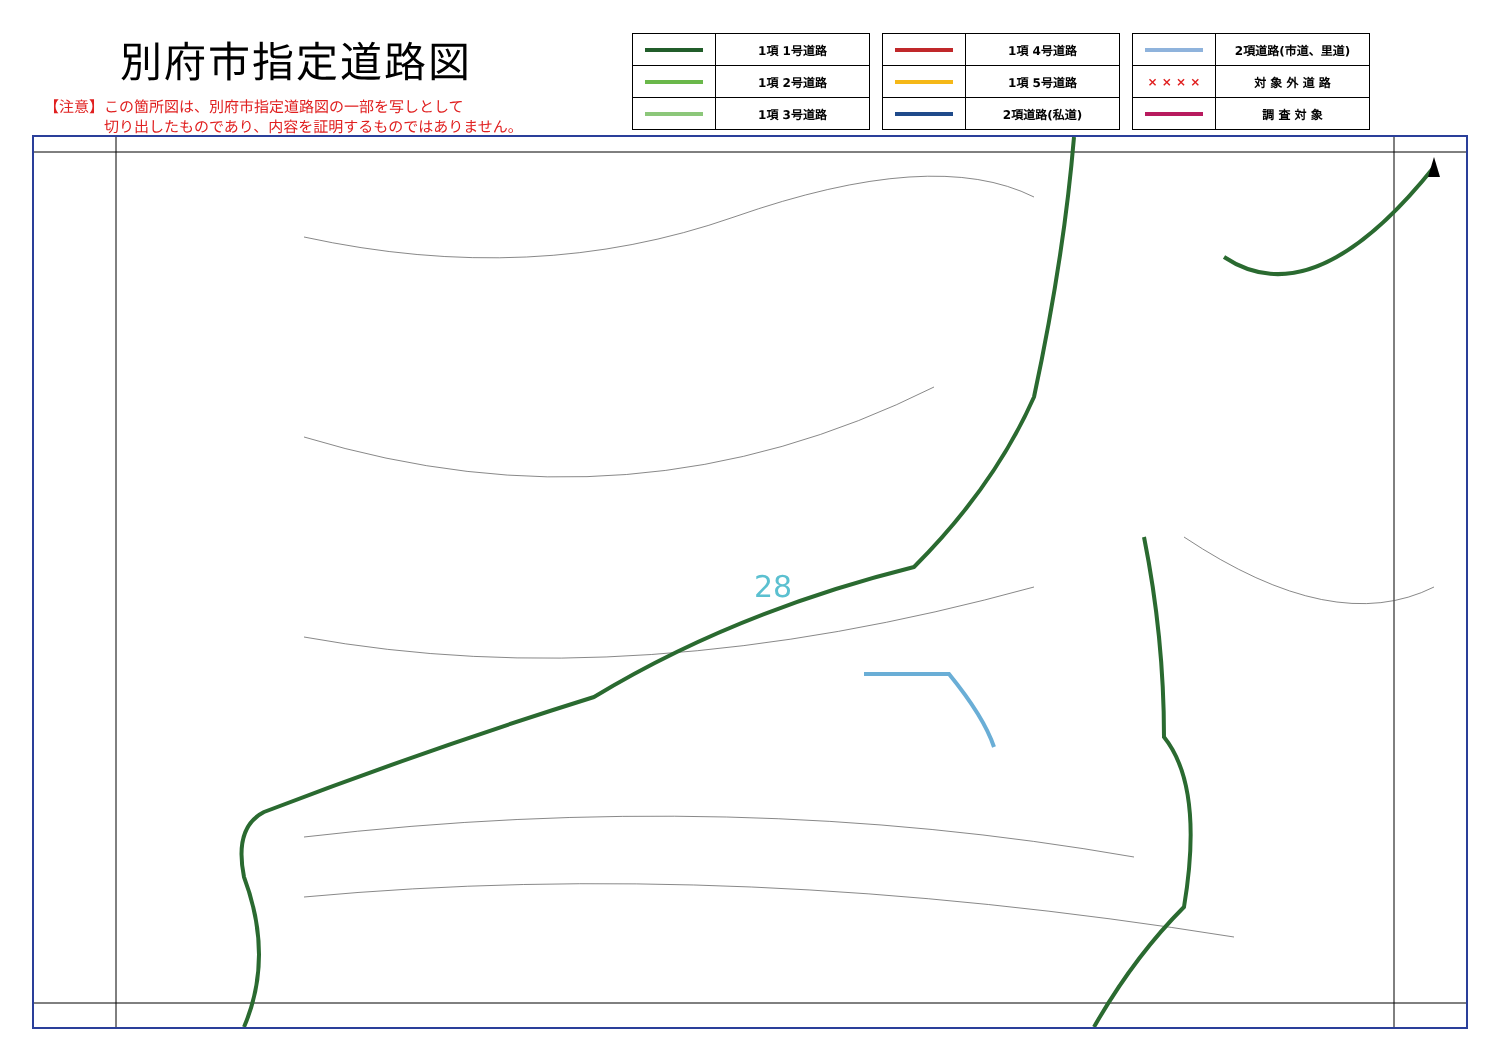別府市指定道路図
【注意】この箇所図は、別府市指定道路図の一部を写しとして
　　　　切り出したものであり、内容を証明するものではありません。
| | 1項 1号道路 |
| | 1項 2号道路 |
| | 1項 3号道路 |
| | 1項 4号道路 |
| | 1項 5号道路 |
| | 2項道路(私道) |
| | 2項道路(市道、里道) |
| × × × × | 対 象 外 道 路 |
| | 調 査 対 象 |
28